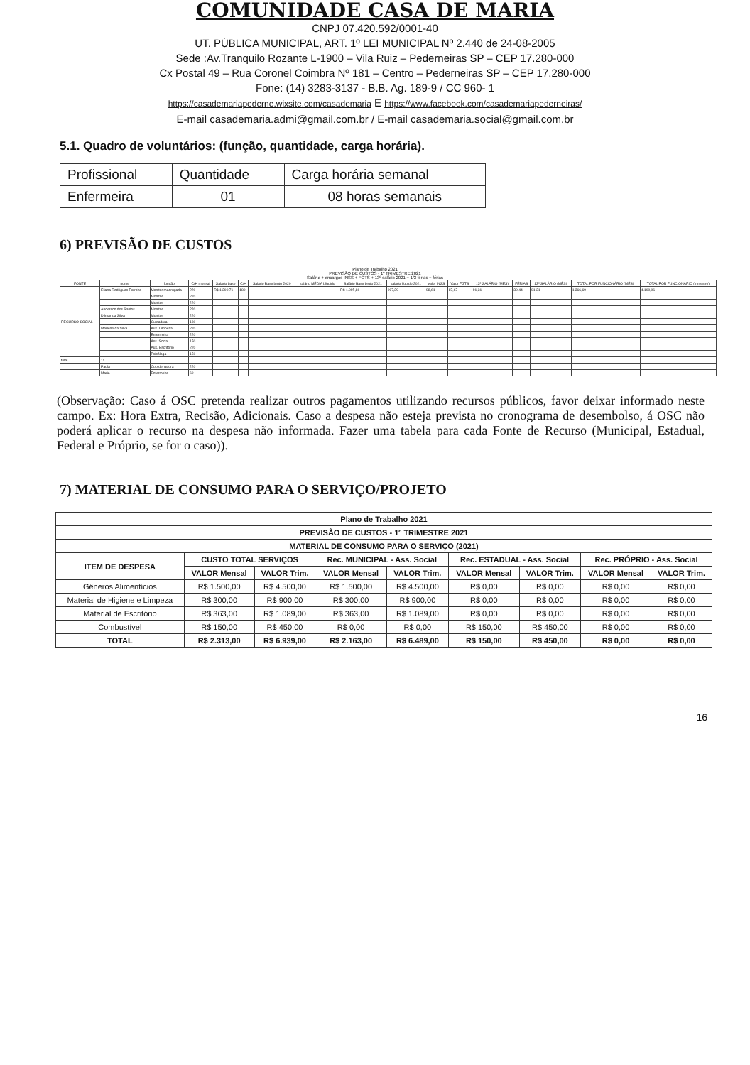COMUNIDADE CASA DE MARIA
CNPJ 07.420.592/0001-40
UT. PÚBLICA MUNICIPAL, ART. 1º LEI MUNICIPAL Nº 2.440 de 24-08-2005
Sede :Av.Tranquilo Rozante L-1900 – Vila Ruiz – Pederneiras SP – CEP 17.280-000
Cx Postal 49 – Rua Coronel Coimbra Nº 181 – Centro – Pederneiras SP – CEP 17.280-000
Fone: (14) 3283-3137 - B.B. Ag. 189-9 / CC 960- 1
https://casademariapederne.wixsite.com/casademaria E https://www.facebook.com/casademariapederneiras/
E-mail casademaria.admi@gmail.com.br / E-mail casademaria.social@gmail.com.br
5.1. Quadro de voluntários: (função, quantidade, carga horária).
| Profissional | Quantidade | Carga horária semanal |
| Enfermeira | 01 | 08 horas semanais |
6) PREVISÃO DE CUSTOS
Plano de Trabalho 2021
PREVISÃO DE CUSTOS - 1º TRIMESTRE 2021
Salário + encargos INSS + FGTS + 13º salário 2021 + 1/3 férias + férias
| FONTE | nome | função | C/H mensal | Salário base | C/H | Salário Base bruto 2020 | salário MÉDIA Líquido | Salário Base bruto 2021 | salário líquido 2021 | valor INSS | Valor FGTS | 13º SALÁRIO (MÊS) | FÉRIAS | 13º SALÁRIO (MÊS) | TOTAL POR FUNCIONÁRIO (MÊS) | TOTAL POR FUNCIONÁRIO (trimestre) |
| --- | --- | --- | --- | --- | --- | --- | --- | --- | --- | --- | --- | --- | --- | --- | --- | --- |
| RECURSO SOCIAL | Eliana Rodrigues Ferreira | Monitor madrugada | 220 | R$ 1.300,71 | 180 | | | R$ 1.095,81 | 997,29 | 98,61 | 87,67 | 91,31 | 30,44 | 91,31 | 1.366,69 | 4.100,06 |
| | | Monitor | 220 | | | | | | | | | | | | | |
| | | Monitor | 220 | | | | | | | | | | | | | |
| | Anderson dos Santos | Monitor | 220 | | | | | | | | | | | | | |
| | Dilmar da Silva | Monitor | 220 | | | | | | | | | | | | | |
| | | Cuidadora | 180 | | | | | | | | | | | | | |
| | Marlene da Silva | Aux. Limpeza | 220 | | | | | | | | | | | | | |
| | | Enfermeira | 220 | | | | | | | | | | | | | |
| | | Ass. Social | 150 | | | | | | | | | | | | | |
| | | Aux. Escritório | 220 | | | | | | | | | | | | | |
| | | Psicóloga | 150 | | | | | | | | | | | | | |
| total | 11 | | | | | | | | | | | | | | | |
| | Paula | Coordenadora | 220 | | | | | | | | | | | | | |
| | Maria | Enfermeira | 60 | | | | | | | | | | | | | |
(Observação: Caso á OSC pretenda realizar outros pagamentos utilizando recursos públicos, favor deixar informado neste campo. Ex: Hora Extra, Recisão, Adicionais. Caso a despesa não esteja prevista no cronograma de desembolso, á OSC não poderá aplicar o recurso na despesa não informada. Fazer uma tabela para cada Fonte de Recurso (Municipal, Estadual, Federal e Próprio, se for o caso)).
7) MATERIAL DE CONSUMO PARA O SERVIÇO/PROJETO
| Plano de Trabalho 2021 | | | | | | | | |
| --- | --- | --- | --- | --- | --- | --- | --- | --- |
| PREVISÃO DE CUSTOS - 1º TRIMESTRE 2021 | | | | | | | | |
| MATERIAL DE CONSUMO PARA O SERVIÇO (2021) | | | | | | | | |
| ITEM DE DESPESA | CUSTO TOTAL SERVIÇOS | | Rec. MUNICIPAL - Ass. Social | | Rec. ESTADUAL - Ass. Social | | Rec. PRÓPRIO - Ass. Social | |
| | VALOR Mensal | VALOR Trim. | VALOR Mensal | VALOR Trim. | VALOR Mensal | VALOR Trim. | VALOR Mensal | VALOR Trim. |
| Gêneros Alimentícios | R$ 1.500,00 | R$ 4.500,00 | R$ 1.500,00 | R$ 4.500,00 | R$ 0,00 | R$ 0,00 | R$ 0,00 | R$ 0,00 |
| Material de Higiene e Limpeza | R$ 300,00 | R$ 900,00 | R$ 300,00 | R$ 900,00 | R$ 0,00 | R$ 0,00 | R$ 0,00 | R$ 0,00 |
| Material de Escritório | R$ 363,00 | R$ 1.089,00 | R$ 363,00 | R$ 1.089,00 | R$ 0,00 | R$ 0,00 | R$ 0,00 | R$ 0,00 |
| Combustível | R$ 150,00 | R$ 450,00 | R$ 0,00 | R$ 0,00 | R$ 150,00 | R$ 450,00 | R$ 0,00 | R$ 0,00 |
| TOTAL | R$ 2.313,00 | R$ 6.939,00 | R$ 2.163,00 | R$ 6.489,00 | R$ 150,00 | R$ 450,00 | R$ 0,00 | R$ 0,00 |
16